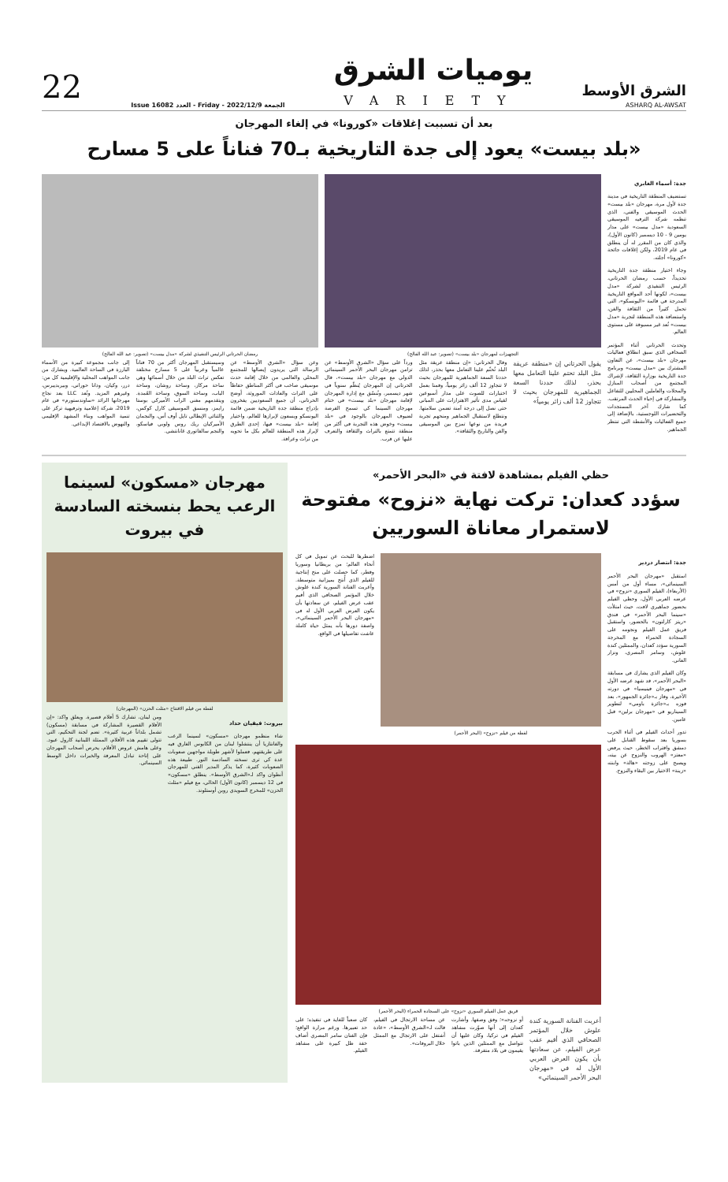22
Issue 16082 العدد - Friday - 2022/12/9 الجمعة
يوميات الشرق
VARIETY
الشرق الأوسط
ASHARQ AL-AWSAT
بعد أن تسببت إغلاقات «كورونا» في إلغاء المهرجان
«بلد بيست» يعود إلى جدة التاريخية بـ70 فناناً على 5 مسارح
جدة: أسماء الغابري
تستضيف المنطقة التاريخية في مدينة جدة لأول مرة، مهرجان «بلد بيست» الحدث الموسيقي والفني، الذي تنظمه شركة الترفيه الموسيقي السعودية «مدل بيست» على مدار يومين 9 - 10 ديسمبر (كانون الأول)، والذي كان من المقرر له أن ينطلق في عام 2019، ولكن إغلاقات جائحة «كورونا» أجلته.
وجاء اختيار منطقة جدة التاريخية تحديداً، حسب رمضان الحرتاني، الرئيس التنفيذي لشركة «مدل بيست»، لكونها أحد المواقع التاريخية المدرجة في قائمة «اليونسكو»، التي تحمل كثيراً من الثقافة والفن، واستضافة هذه المنطقة لتجربة «مدل بيست» تُعد غير مسبوقة على مستوى العالم.
وتحدث الحرتاني أثناء المؤتمر الصحافي الذي سبق انطلاق فعاليات مهرجان «بلد بيست»، عن التعاون المشترك بين «مدل بيست» وبرنامج جدة التاريخية بوزارة الثقافة، لإشراك المجتمع من أصحاب المنازل والمحلات والعاملين المحليين للتفاعل والمشاركة في إحياء الحدث المرتقب. كما شارك آخر المستجدات والتحضيرات اللوجستية، بالإضافة إلى جميع الفعاليات والأنشطة التي تنتظر الجماهير.
التجهيزات لمهرجان «بلد بيست» (تصوير: عبد الله الفالح)
يقول الحرتاني إن «منطقة عريقة مثل البلد تحتم علينا التعامل معها بحذر، لذلك حددنا السعة الجماهيرية للمهرجان بحيث لا تتجاوز 12 ألف زائر يومياً»
وقال الحرتاني: «إن منطقة عريقة مثل البلد تُحتّم علينا التعامل معها بحذر، لذلك حددنا السعة الجماهيرية للمهرجان بحيث لا تتجاوز 12 ألف زائر يومياً، وقمنا بعمل اختبارات للصوت على مدار أسبوعين لقياس مدى تأثير الاهتزازات على المباني حتى نصل إلى درجة آمنة تضمن سلامتها. ونتطلع لاستقبال الجماهير ومنحهم تجربة فريدة من نوعها تمزج بين الموسيقى والفن والتاريخ والثقافة».
ورداً على سؤال «الشرق الأوسط» عن تزامن مهرجان البحر الأحمر السينمائي الدولي مع مهرجان «بلد بيست»، قال الحرتاني إن المهرجان يُنظّم سنوياً في شهر ديسمبر، ونُنسّق مع إدارة المهرجان لإقامة مهرجان «بلد بيست» في ختام مهرجان السينما كي تسمح الفرصة لضيوف المهرجان بالوجود في «بلد بيست» وخوض هذه التجربة في أكثر من منطقة تتمتع بالتراث والثقافة والتعرف عليها عن قرب.
رمضان الحرتاني الرئيس التنفيذي لشركة «مدل بيست» (تصوير: عبد الله الفالح)
وعن سؤال «الشرق الأوسط» عن الرسالة التي يريدون إيصالها للمجتمع المحلي والعالمي من خلال إقامة حدث موسيقي صاخب في أكثر المناطق حفاظاً على التراث والعادات الموروثة، أوضح الحرتاني، أن جميع السعوديين يفخرون بإدراج منطقة جدة التاريخية ضمن قائمة اليونسكو ويسعون لإبرازها للعالم، واختيار إقامة «بلد بيست» فيها، إحدى الطرق لإبراز هذه المنطقة للعالم بكل ما تحويه من تراث وعراقة.
وسيستقبل المهرجان أكثر من 70 فناناً عالمياً وعربياً على 5 مسارح مختلفة تعكس تراث البلد من خلال أسمائها وهي ساحة مركاز، وساحة روشان، وساحة الباب، وساحة السوق، وساحة العُمدة. ويتقدمهم مغني الراب الأميركي بوستا رايمز، ومنسق الموسيقى كارل كوكس، والثنائي الإيطالي تايل أوف أس، والنجمان الأميركيان ريك روس ولوبي فياسكو، والنجم سالفاتوري غانانتشي.
إلى جانب مجموعة كبيرة من الأسماء البارزة في الساحة العالمية. ويشارك من جانب المواهب المحلية والإقليمية كل من: درر، وكيان، ودانا حوراني، وبيربديبرس، وغيرهم المزيد. وتُعد LLC بعد نجاح مهرجانها الرائد «ساوندستورم» في عام 2019، شركة إعلامية وترفيهية تركز على تنمية المواهب وبناء المشهد الإقليمي والنهوض بالاقتصاد الإبداعي.
حظي الفيلم بمشاهدة لافتة في «البحر الأحمر»
سؤدد كعدان: تركت نهاية «نزوح» مفتوحة لاستمرار معاناة السوريين
جدة: انتصار دردير
استقبل «مهرجان البحر الأحمر السينمائي»، مساء أول من أمس (الأربعاء)، الفيلم السوري «نزوح» في عرضه العربي الأول، وحظي الفيلم بحضور جماهيري لافت، حيث امتلأت «سينما البحر الأحمر» في فندق «ريتز كارلتون» بالحضور، واستقبل فريق عمل الفيلم ونجومه على السجادة الحمراء مع المخرجة السورية سؤدد كعدان، والممثلين كندة علوش، وسامر المصري، ونزار العاني.
وكان الفيلم الذي يشارك في مسابقة «البحر الأحمر»، قد شهد عرضه الأول في «مهرجان فينيسيا» في دورته الأخيرة، وفاز بـ«جائزة الجمهور»، بعد فوزه بـ«جائزة باومي» لتطوير السيناريو في «مهرجان برلين» قبل عامين.
تدور أحداث الفيلم في أثناء الحرب بسوريا بعد سقوط القنابل على دمشق واقتراب الخطر، حيث يرفض «معتز» الهروب والنزوح عن بيته، ويصبح على زوجته «هالة» وابنته «زينة» الاختيار بين البقاء والنزوح.
لقطة من فيلم «نزوح» (البحر الأحمر)
اضطرها للبحث عن تمويل في كل أنحاء العالم؛ من بريطانيا وسوريا وقطر، كما حصلت على منح إنتاجية للفيلم الذي أُنتج بميزانية متوسطة. وأعربت الفنانة السورية كندة علوش خلال المؤتمر الصحافي الذي أقيم عقب عرض الفيلم، عن سعادتها بأن يكون العرض العربي الأول له في «مهرجان البحر الأحمر السينمائي»، واصفة دورها بأنه يمثل حياة كاملة عاشت تفاصيلها في الواقع.
فريق عمل الفيلم السوري «نزوح» على السجادة الحمراء (البحر الأحمر)
أعربت الفنانة السورية كندة علوش خلال المؤتمر الصحافي الذي أقيم عقب عرض الفيلم، عن سعادتها بأن يكون العرض العربي الأول له في «مهرجان البحر الأحمر السينمائي»
أو نزوحه»؛ وفق وصفها. وأشارت كعدان إلى أنها صوّرت مشاهد الفيلم في تركيا، وكان عليها أن تتواصل مع الممثلين الذين باتوا يقيمون في بلاد متفرقة.
عن مساحة الارتجال في الفيلم، قالت لـ«الشرق الأوسط»، «عادة أشتغل على الارتجال مع الممثل خلال البروفات».
كان صعباً للغاية في تنفيذه؛ على حد تعبيرها. ورغم مرارة الواقع؛ فإن الفنان سامر المصري أضاف خفة ظل كبيرة على مشاهد الفيلم.
مهرجان «مسكون» لسينما الرعب يحط بنسخته السادسة في بيروت
لقطة من فيلم الافتتاح «مثلث الحزن» (المهرجان)
بيروت: فيفيان حداد
شاء منظمو مهرجان «مسكون» لسينما الرعب والفانتازيا أن ينتشلوا لبنان من الكابوس الغارق فيه على طريقتهم، فعملوا لأشهر طويلة مواجهين صعوبات عدة كي ترى نسخته السادسة النور. طبيعة هذه الصعوبات كثيرة، كما يذكر المدير الفني للمهرجان أنطوان واكد لـ«الشرق الأوسط». ينطلق «مسكون» في 12 ديسمبر (كانون الأول) الحالي، مع فيلم «مثلث الحزن» للمخرج السويدي روبن أوستلوند.
ومن لبنان، تشارك 5 أفلام قصيرة. ويعلق واكد: «إن الأفلام القصيرة المشاركة في مسابقة (مسكون) تشمل بلداناً عربية كثيرة». تضم لجنة التحكيم، التي تتولى تقييم هذه الأفلام، الممثلة اللبنانية كارول عبود. وعلى هامش عروض الأفلام، يحرص أصحاب المهرجان على إتاحة تبادل المعرفة والخبرات داخل الوسط السينمائي.